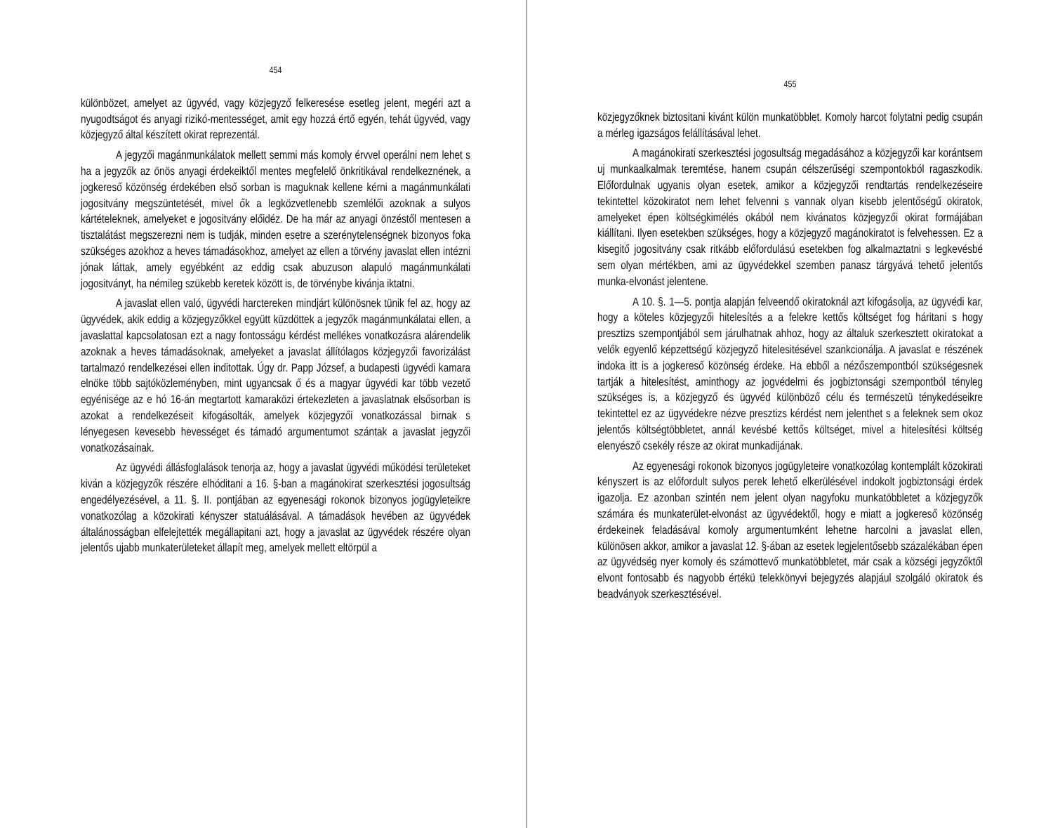454
különbözet, amelyet az ügyvéd, vagy közjegyző felkeresése esetleg jelent, megéri azt a nyugodtságot és anyagi rizikó-mentességet, amit egy hozzá értő egyén, tehát ügyvéd, vagy közjegyző által készített okirat reprezentál.
A jegyzői magánmunkálatok mellett semmi más komoly érvvel operálni nem lehet s ha a jegyzők az önös anyagi érdekeiktől mentes megfelelő önkritikával rendelkeznének, a jogkereső közönség érdekében első sorban is maguknak kellene kérni a magánmunkálati jogositvány megszüntetését, mivel ők a legközvetlenebb szemlélői azoknak a sulyos kártételeknek, amelyeket e jogositvány előidéz. De ha már az anyagi önzéstől mentesen a tisztalátást megszerezni nem is tudják, minden esetre a szerénytelenségnek bizonyos foka szükséges azokhoz a heves támadásokhoz, amelyet az ellen a törvény javaslat ellen intézni jónak láttak, amely egyébként az eddig csak abuzuson alapuló magánmunkálati jogositványt, ha némileg szükebb keretek között is, de törvénybe kivánja iktatni.
A javaslat ellen való, ügyvédi harctereken mindjárt különösnek tünik fel az, hogy az ügyvédek, akik eddig a közjegyzőkkel együtt küzdöttek a jegyzők magánmunkálatai ellen, a javaslattal kapcsolatosan ezt a nagy fontosságu kérdést mellékes vonatkozásra alárendelik azoknak a heves támadásoknak, amelyeket a javaslat állítólagos közjegyzői favorizálást tartalmazó rendelkezései ellen inditottak. Úgy dr. Papp József, a budapesti ügyvédi kamara elnöke több sajtóközleményben, mint ugyancsak ő és a magyar ügyvédi kar több vezető egyénisége az e hó 16-án megtartott kamaraközi értekezleten a javaslatnak elsősorban is azokat a rendelkezéseit kifogásolták, amelyek közjegyzői vonatkozással birnak s lényegesen kevesebb hevességet és támadó argumentumot szántak a javaslat jegyzői vonatkozásainak.
Az ügyvédi állásfoglalások tenorja az, hogy a javaslat ügyvédi működési területeket kiván a közjegyzők részére elhóditani a 16. §-ban a magánokirat szerkesztési jogosultság engedélyezésével, a 11. §. II. pontjában az egyenesági rokonok bizonyos jogügyleteikre vonatkozólag a közokirati kényszer statuálásával. A támadások hevében az ügyvédek általánosságban elfelejtették megállapitani azt, hogy a javaslat az ügyvédek részére olyan jelentős ujabb munkaterületeket állapít meg, amelyek mellett eltörpül a
455
közjegyzőknek biztositani kivánt külön munkatöbblet. Komoly harcot folytatni pedig csupán a mérleg igazságos felállításával lehet.
A magánokirati szerkesztési jogosultság megadásához a közjegyzői kar korántsem uj munkaalkalmak teremtése, hanem csupán célszerűségi szempontokból ragaszkodik. Előfordulnak ugyanis olyan esetek, amikor a közjegyzői rendtartás rendelkezéseire tekintettel közokiratot nem lehet felvenni s vannak olyan kisebb jelentőségű okiratok, amelyeket épen költségkimélés okából nem kivánatos közjegyzői okirat formájában kiállítani. Ilyen esetekben szükséges, hogy a közjegyző magánokiratot is felvehessen. Ez a kisegitő jogositvány csak ritkább előfordulású esetekben fog alkalmaztatni s legkevésbé sem olyan mértékben, ami az ügyvédekkel szemben panasz tárgyává tehető jelentős munka-elvonást jelentene.
A 10. §. 1—5. pontja alapján felveendő okiratoknál azt kifogásolja, az ügyvédi kar, hogy a köteles közjegyzői hitelesítés a a felekre kettős költséget fog háritani s hogy presztizs szempontjából sem járulhatnak ahhoz, hogy az általuk szerkesztett okiratokat a velők egyenlő képzettségű közjegyző hitelesitésével szankcionálja. A javaslat e részének indoka itt is a jogkereső közönség érdeke. Ha ebből a nézőszempontból szükségesnek tartják a hitelesítést, aminthogy az jogvédelmi és jogbiztonsági szempontból tényleg szükséges is, a közjegyző és ügyvéd különböző célu és természetü ténykedéseikre tekintettel ez az ügyvédekre nézve presztizs kérdést nem jelenthet s a feleknek sem okoz jelentős költségtöbbletet, annál kevésbé kettős költséget, mivel a hitelesítési költség elenyésző csekély része az okirat munkadijának.
Az egyenesági rokonok bizonyos jogügyleteire vonatkozólag kontemplált közokirati kényszert is az előfordult sulyos perek lehető elkerülésével indokolt jogbiztonsági érdek igazolja. Ez azonban szintén nem jelent olyan nagyfoku munkatöbbletet a közjegyzők számára és munkaterület-elvonást az ügyvédektől, hogy e miatt a jogkereső közönség érdekeinek feladásával komoly argumentumként lehetne harcolni a javaslat ellen, különösen akkor, amikor a javaslat 12. §-ában az esetek legjelentősebb százalékában épen az ügyvédség nyer komoly és számottevő munkatöbbletet, már csak a községi jegyzőktől elvont fontosabb és nagyobb értékü telekkönyvi bejegyzés alapjául szolgáló okiratok és beadványok szerkesztésével.